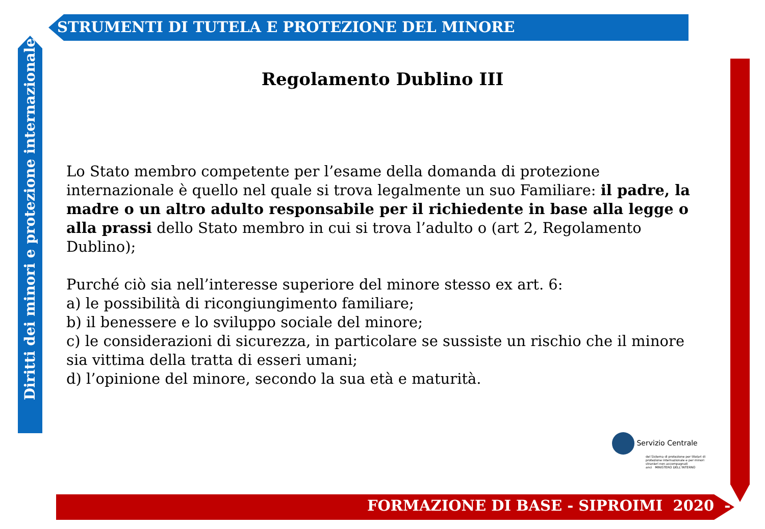STRUMENTI DI TUTELA E PROTEZIONE DEL MINORE
Diritti dei minori e protezione internazionale
FORMAZIONE DI BASE - SIPROIMI 2020 -
Regolamento Dublino III
Lo Stato membro competente per l’esame della domanda di protezione internazionale è quello nel quale si trova legalmente un suo Familiare: il padre, la madre o un altro adulto responsabile per il richiedente in base alla legge o alla prassi dello Stato membro in cui si trova l’adulto o (art 2, Regolamento Dublino);
Purché ciò sia nell’interesse superiore del minore stesso ex art. 6:
a) le possibilità di ricongiungimento familiare;
b) il benessere e lo sviluppo sociale del minore;
c) le considerazioni di sicurezza, in particolare se sussiste un rischio che il minore sia vittima della tratta di esseri umani;
d) l’opinione del minore, secondo la sua età e maturità.
Servizio Centrale
del Sistema di protezione per titolari di protezione internazionale e per minori stranieri non accompagnati
anci MINISTERO DELL’INTERNO